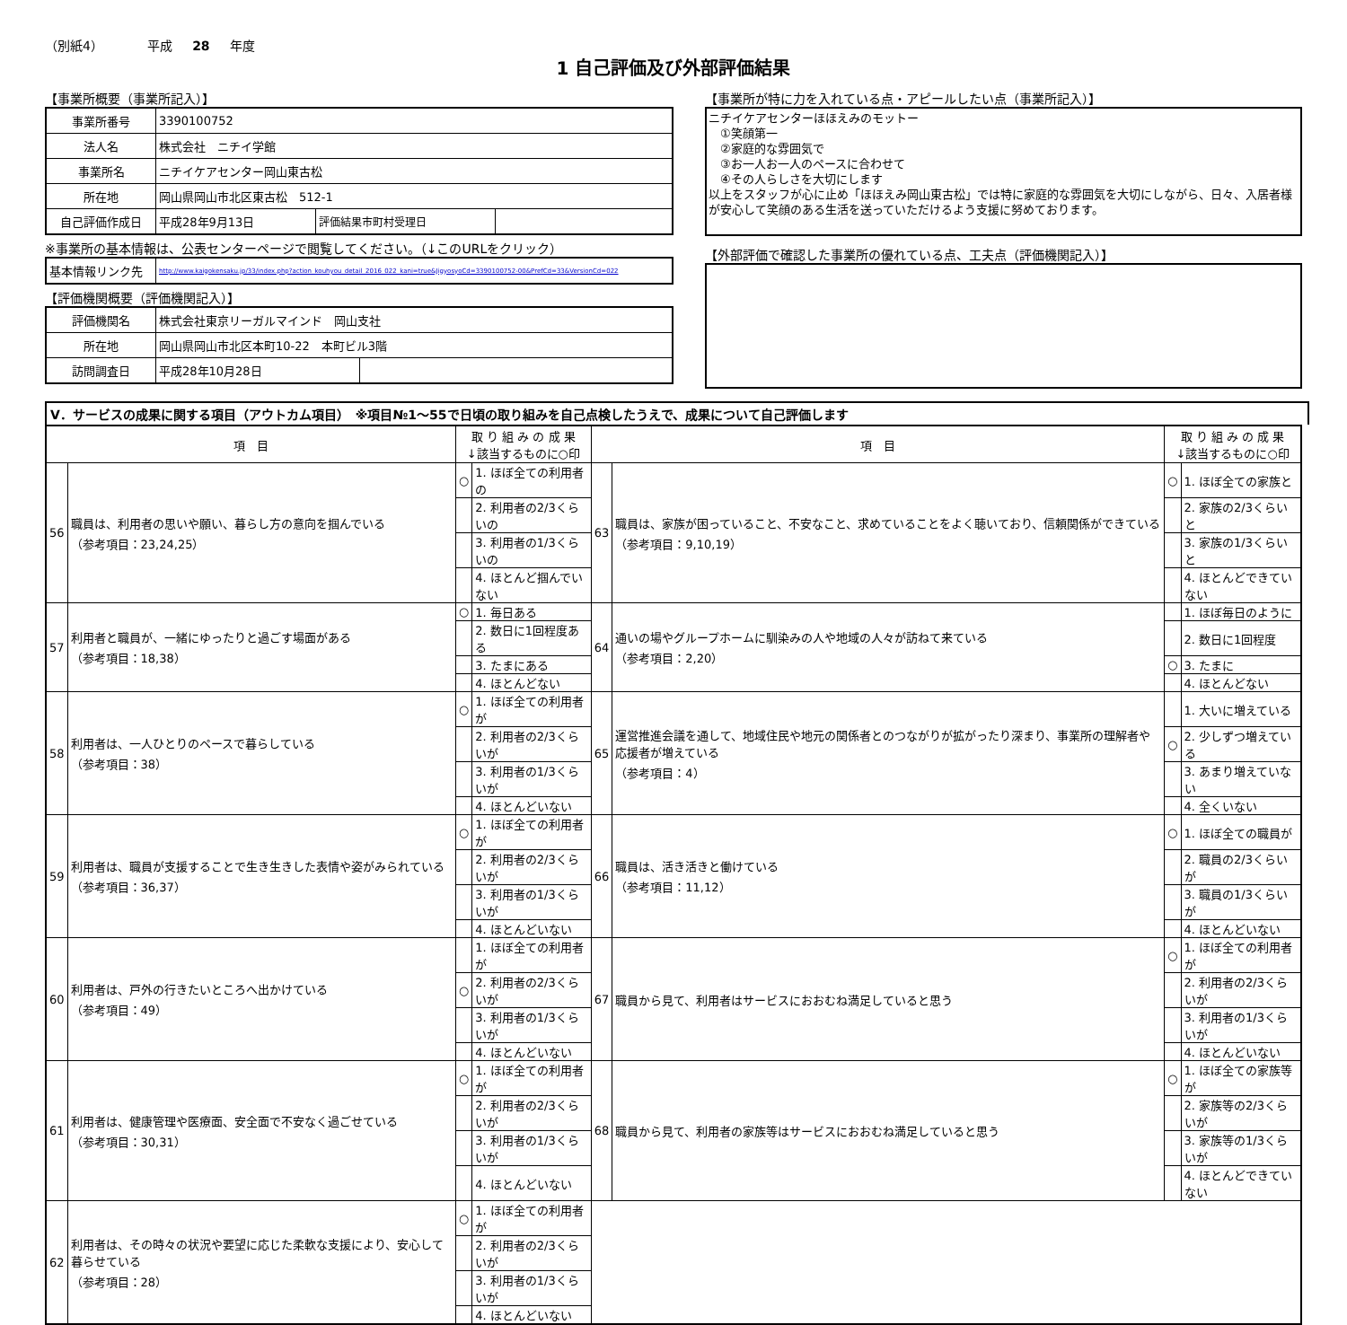（別紙4） 平成 28 年度
1 自己評価及び外部評価結果
【事業所概要（事業所記入）】
| 事業所番号 | 3390100752 | | |
| 法人名 | 株式会社 ニチイ学館 | | |
| 事業所名 | ニチイケアセンター岡山東古松 | | |
| 所在地 | 岡山県岡山市北区東古松 512-1 | | |
| 自己評価作成日 | 平成28年9月13日 | 評価結果市町村受理日 | |
※事業所の基本情報は、公表センターページで閲覧してください。（↓このURLをクリック）
| 基本情報リンク先 | http://www.kaigokensaku.jp/33/index.php?action_kouhyou_detail_2016_022_kani=true&JigyosyoCd=3390100752-00&PrefCd=33&VersionCd=022 |
【評価機関概要（評価機関記入）】
| 評価機関名 | 株式会社東京リーガルマインド 岡山支社 | |
| 所在地 | 岡山県岡山市北区本町10-22 本町ビル3階 | |
| 訪問調査日 | 平成28年10月28日 | |
【事業所が特に力を入れている点・アピールしたい点（事業所記入）】
ニチイケアセンターほほえみのモットー
　①笑顔第一
　②家庭的な雰囲気で
　③お一人お一人のペースに合わせて
　④その人らしさを大切にします
以上をスタッフが心に止め「ほほえみ岡山東古松」では特に家庭的な雰囲気を大切にしながら、日々、入居者様が安心して笑顔のある生活を送っていただけるよう支援に努めております。
【外部評価で確認した事業所の優れている点、工夫点（評価機関記入）】
Ⅴ．サービスの成果に関する項目（アウトカム項目）　※項目№1～55で日頃の取り組みを自己点検したうえで、成果について自己評価します
| 項 目 | | 取 り 組 み の 成 果 ↓該当するものに○印 | | 項 目 | | 取 り 組 み の 成 果 ↓該当するものに○印 | |
| --- | --- | --- | --- | --- | --- | --- | --- |
| 56 | 職員は、利用者の思いや願い、暮らし方の意向を掴んでいる （参考項目：23,24,25） | ○ | 1. ほぼ全ての利用者の | 63 | 職員は、家族が困っていること、不安なこと、求めていることをよく聴いており、信頼関係ができている （参考項目：9,10,19） | ○ | 1. ほぼ全ての家族と |
| | | | 2. 利用者の2/3くらいの | | | | 2. 家族の2/3くらいと |
| | | | 3. 利用者の1/3くらいの | | | | 3. 家族の1/3くらいと |
| | | | 4. ほとんど掴んでいない | | | | 4. ほとんどできていない |
| 57 | 利用者と職員が、一緒にゆったりと過ごす場面がある （参考項目：18,38） | ○ | 1. 毎日ある | 64 | 通いの場やグループホームに馴染みの人や地域の人々が訪ねて来ている （参考項目：2,20） | | 1. ほぼ毎日のように |
| | | | 2. 数日に1回程度ある | | | | 2. 数日に1回程度 |
| | | | 3. たまにある | | | ○ | 3. たまに |
| | | | 4. ほとんどない | | | | 4. ほとんどない |
| 58 | 利用者は、一人ひとりのペースで暮らしている （参考項目：38） | ○ | 1. ほぼ全ての利用者が | 65 | 運営推進会議を通して、地域住民や地元の関係者とのつながりが拡がったり深まり、事業所の理解者や応援者が増えている （参考項目：4） | | 1. 大いに増えている |
| | | | 2. 利用者の2/3くらいが | | | ○ | 2. 少しずつ増えている |
| | | | 3. 利用者の1/3くらいが | | | | 3. あまり増えていない |
| | | | 4. ほとんどいない | | | | 4. 全くいない |
| 59 | 利用者は、職員が支援することで生き生きした表情や姿がみられている （参考項目：36,37） | ○ | 1. ほぼ全ての利用者が | 66 | 職員は、活き活きと働けている （参考項目：11,12） | ○ | 1. ほぼ全ての職員が |
| | | | 2. 利用者の2/3くらいが | | | | 2. 職員の2/3くらいが |
| | | | 3. 利用者の1/3くらいが | | | | 3. 職員の1/3くらいが |
| | | | 4. ほとんどいない | | | | 4. ほとんどいない |
| 60 | 利用者は、戸外の行きたいところへ出かけている （参考項目：49） | | 1. ほぼ全ての利用者が | 67 | 職員から見て、利用者はサービスにおおむね満足していると思う | ○ | 1. ほぼ全ての利用者が |
| | | ○ | 2. 利用者の2/3くらいが | | | | 2. 利用者の2/3くらいが |
| | | | 3. 利用者の1/3くらいが | | | | 3. 利用者の1/3くらいが |
| | | | 4. ほとんどいない | | | | 4. ほとんどいない |
| 61 | 利用者は、健康管理や医療面、安全面で不安なく過ごせている （参考項目：30,31） | ○ | 1. ほぼ全ての利用者が | 68 | 職員から見て、利用者の家族等はサービスにおおむね満足していると思う | ○ | 1. ほぼ全ての家族等が |
| | | | 2. 利用者の2/3くらいが | | | | 2. 家族等の2/3くらいが |
| | | | 3. 利用者の1/3くらいが | | | | 3. 家族等の1/3くらいが |
| | | | 4. ほとんどいない | | | | 4. ほとんどできていない |
| 62 | 利用者は、その時々の状況や要望に応じた柔軟な支援により、安心して暮らせている （参考項目：28） | ○ | 1. ほぼ全ての利用者が | | | | |
| | | | 2. 利用者の2/3くらいが | | | | |
| | | | 3. 利用者の1/3くらいが | | | | |
| | | | 4. ほとんどいない | | | | |